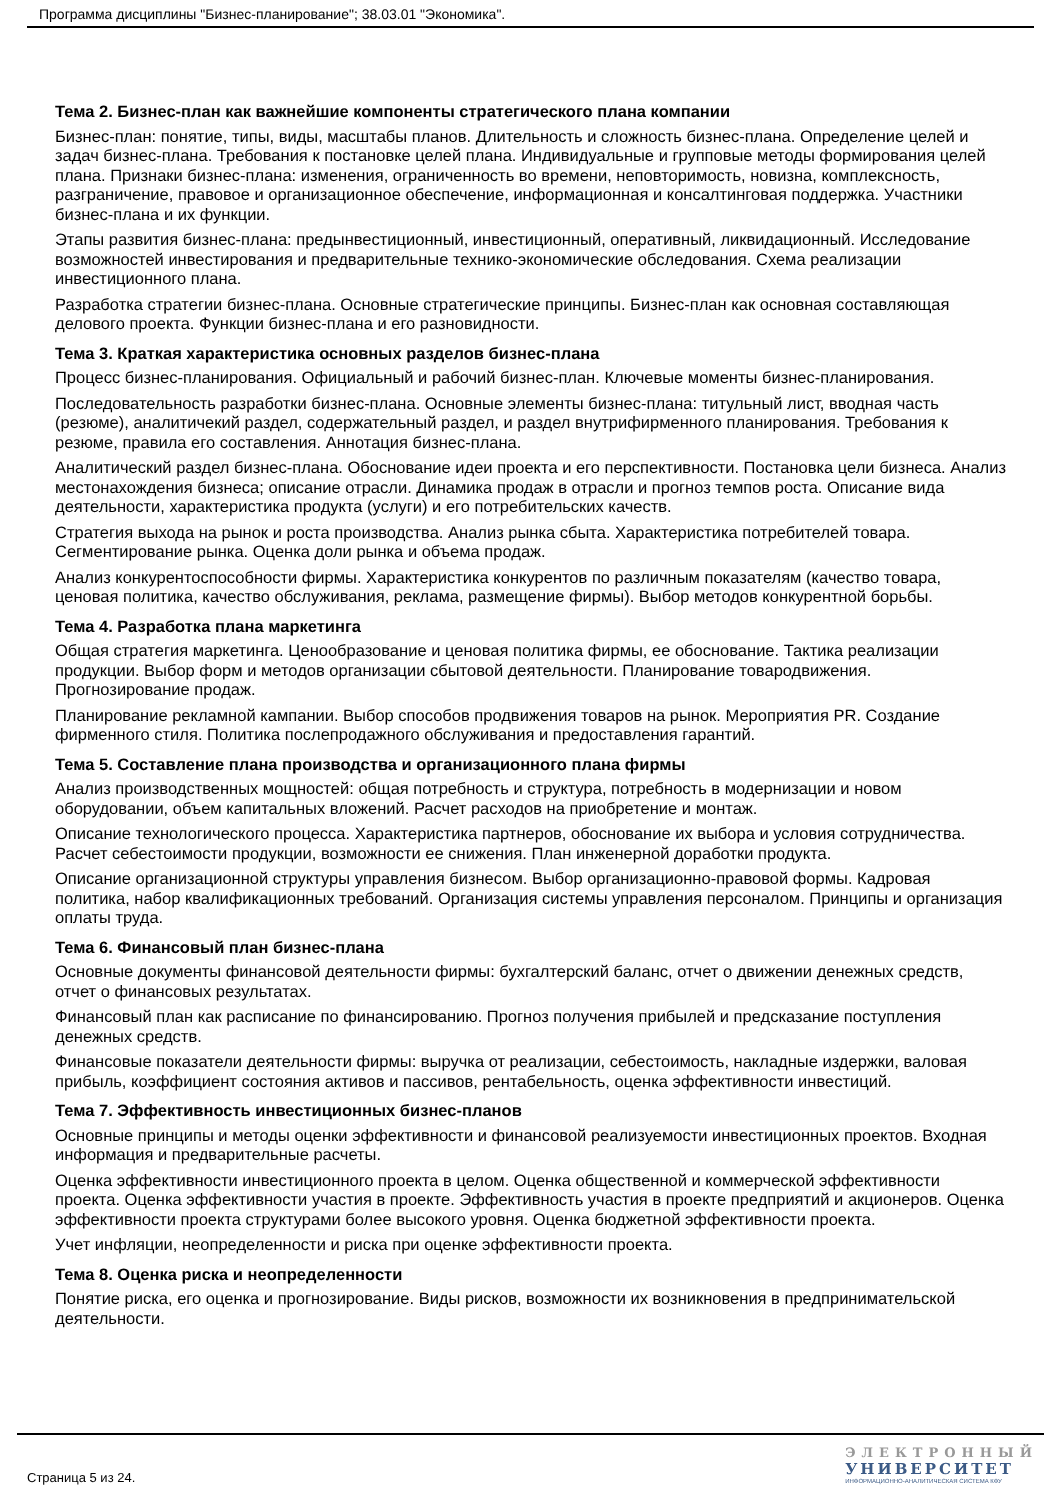Программа дисциплины "Бизнес-планирование"; 38.03.01 "Экономика".
Тема 2. Бизнес-план как важнейшие компоненты стратегического плана компании
Бизнес-план: понятие, типы, виды, масштабы планов. Длительность и сложность бизнес-плана. Определение целей и задач бизнес-плана. Требования к постановке целей плана. Индивидуальные и групповые методы формирования целей плана. Признаки бизнес-плана: изменения, ограниченность во времени, неповторимость, новизна, комплексность, разграничение, правовое и организационное обеспечение, информационная и консалтинговая поддержка. Участники бизнес-плана и их функции.
Этапы развития бизнес-плана: предынвестиционный, инвестиционный, оперативный, ликвидационный. Исследование возможностей инвестирования и предварительные технико-экономические обследования. Схема реализации инвестиционного плана.
Разработка стратегии бизнес-плана. Основные стратегические принципы. Бизнес-план как основная составляющая делового проекта. Функции бизнес-плана и его разновидности.
Тема 3. Краткая характеристика основных разделов бизнес-плана
Процесс бизнес-планирования. Официальный и рабочий бизнес-план. Ключевые моменты бизнес-планирования.
Последовательность разработки бизнес-плана. Основные элементы бизнес-плана: титульный лист, вводная часть (резюме), аналитичекий раздел, содержательный раздел, и раздел внутрифирменного планирования. Требования к резюме, правила его составления. Аннотация бизнес-плана.
Аналитический раздел бизнес-плана. Обоснование идеи проекта и его перспективности. Постановка цели бизнеса. Анализ местонахождения бизнеса; описание отрасли. Динамика продаж в отрасли и прогноз темпов роста. Описание вида деятельности, характеристика продукта (услуги) и его потребительских качеств.
Стратегия выхода на рынок и роста производства. Анализ рынка сбыта. Характеристика потребителей товара. Сегментирование рынка. Оценка доли рынка и объема продаж.
Анализ конкурентоспособности фирмы. Характеристика конкурентов по различным показателям (качество товара, ценовая политика, качество обслуживания, реклама, размещение фирмы). Выбор методов конкурентной борьбы.
Тема 4. Разработка плана маркетинга
Общая стратегия маркетинга. Ценообразование и ценовая политика фирмы, ее обоснование. Тактика реализации продукции. Выбор форм и методов организации сбытовой деятельности. Планирование товародвижения. Прогнозирование продаж.
Планирование рекламной кампании. Выбор способов продвижения товаров на рынок. Мероприятия PR. Создание фирменного стиля. Политика послепродажного обслуживания и предоставления гарантий.
Тема 5. Составление плана производства и организационного плана фирмы
Анализ производственных мощностей: общая потребность и структура, потребность в модернизации и новом оборудовании, объем капитальных вложений. Расчет расходов на приобретение и монтаж.
Описание технологического процесса. Характеристика партнеров, обоснование их выбора и условия сотрудничества. Расчет себестоимости продукции, возможности ее снижения. План инженерной доработки продукта.
Описание организационной структуры управления бизнесом. Выбор организационно-правовой формы. Кадровая политика, набор квалификационных требований. Организация системы управления персоналом. Принципы и организация оплаты труда.
Тема 6. Финансовый план бизнес-плана
Основные документы финансовой деятельности фирмы: бухгалтерский баланс, отчет о движении денежных средств, отчет о финансовых результатах.
Финансовый план как расписание по финансированию. Прогноз получения прибылей и предсказание поступления денежных средств.
Финансовые показатели деятельности фирмы: выручка от реализации, себестоимость, накладные издержки, валовая прибыль, коэффициент состояния активов и пассивов, рентабельность, оценка эффективности инвестиций.
Тема 7. Эффективность инвестиционных бизнес-планов
Основные принципы и методы оценки эффективности и финансовой реализуемости инвестиционных проектов. Входная информация и предварительные расчеты.
Оценка эффективности инвестиционного проекта в целом. Оценка общественной и коммерческой эффективности проекта. Оценка эффективности участия в проекте. Эффективность участия в проекте предприятий и акционеров. Оценка эффективности проекта структурами более высокого уровня. Оценка бюджетной эффективности проекта.
Учет инфляции, неопределенности и риска при оценке эффективности проекта.
Тема 8. Оценка риска и неопределенности
Понятие риска, его оценка и прогнозирование. Виды рисков, возможности их возникновения в предпринимательской деятельности.
Страница 5 из 24.
ЭЛЕКТРОННЫЙ
УНИВЕРСИТЕТ
ИНФОРМАЦИОННО-АНАЛИТИЧЕСКАЯ СИСТЕМА КФУ